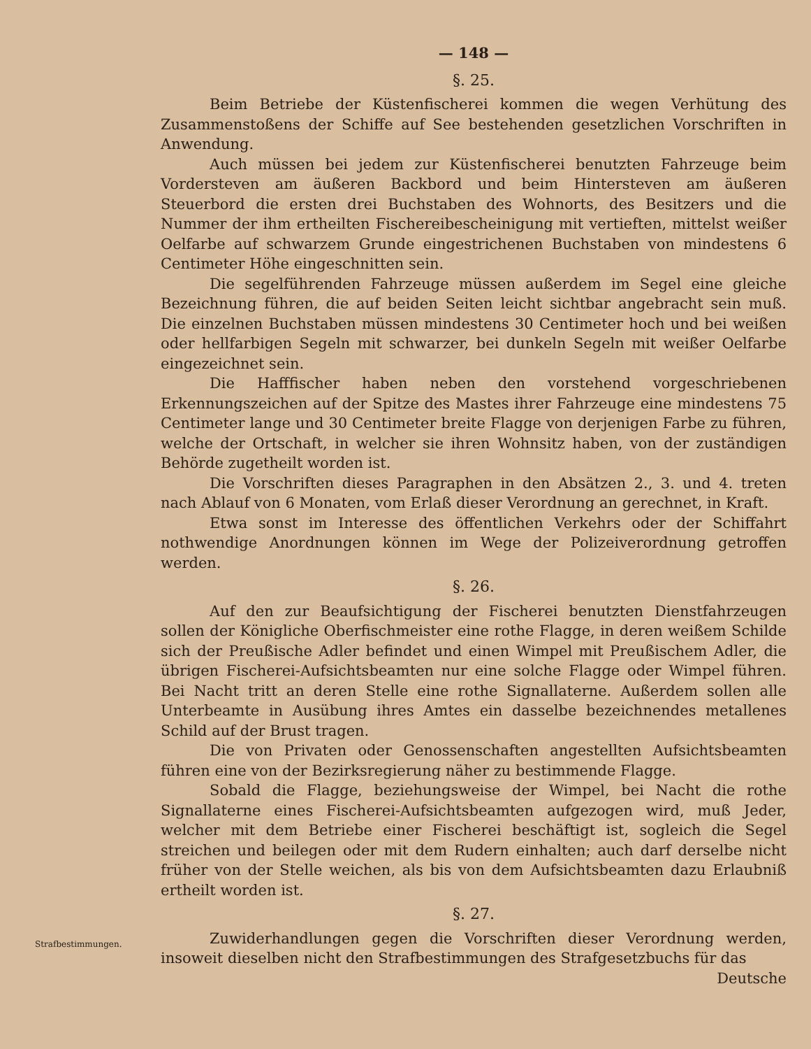— 148 —
§. 25.
Beim Betriebe der Küstenfischerei kommen die wegen Verhütung des Zusammenstoßens der Schiffe auf See bestehenden gesetzlichen Vorschriften in Anwendung.
Auch müssen bei jedem zur Küstenfischerei benutzten Fahrzeuge beim Vordersteven am äußeren Backbord und beim Hintersteven am äußeren Steuerbord die ersten drei Buchstaben des Wohnorts, des Besitzers und die Nummer der ihm ertheilten Fischereibescheinigung mit vertieften, mittelst weißer Oelfarbe auf schwarzem Grunde eingestrichenen Buchstaben von mindestens 6 Centimeter Höhe eingeschnitten sein.
Die segelführenden Fahrzeuge müssen außerdem im Segel eine gleiche Bezeichnung führen, die auf beiden Seiten leicht sichtbar angebracht sein muß. Die einzelnen Buchstaben müssen mindestens 30 Centimeter hoch und bei weißen oder hellfarbigen Segeln mit schwarzer, bei dunkeln Segeln mit weißer Oelfarbe eingezeichnet sein.
Die Hafffischer haben neben den vorstehend vorgeschriebenen Erkennungszeichen auf der Spitze des Mastes ihrer Fahrzeuge eine mindestens 75 Centimeter lange und 30 Centimeter breite Flagge von derjenigen Farbe zu führen, welche der Ortschaft, in welcher sie ihren Wohnsitz haben, von der zuständigen Behörde zugetheilt worden ist.
Die Vorschriften dieses Paragraphen in den Absätzen 2., 3. und 4. treten nach Ablauf von 6 Monaten, vom Erlaß dieser Verordnung an gerechnet, in Kraft.
Etwa sonst im Interesse des öffentlichen Verkehrs oder der Schiffahrt nothwendige Anordnungen können im Wege der Polizeiverordnung getroffen werden.
§. 26.
Auf den zur Beaufsichtigung der Fischerei benutzten Dienstfahrzeugen sollen der Königliche Oberfischmeister eine rothe Flagge, in deren weißem Schilde sich der Preußische Adler befindet und einen Wimpel mit Preußischem Adler, die übrigen Fischerei-Aufsichtsbeamten nur eine solche Flagge oder Wimpel führen. Bei Nacht tritt an deren Stelle eine rothe Signallaterne. Außerdem sollen alle Unterbeamte in Ausübung ihres Amtes ein dasselbe bezeichnendes metallenes Schild auf der Brust tragen.
Die von Privaten oder Genossenschaften angestellten Aufsichtsbeamten führen eine von der Bezirksregierung näher zu bestimmende Flagge.
Sobald die Flagge, beziehungsweise der Wimpel, bei Nacht die rothe Signallaterne eines Fischerei-Aufsichtsbeamten aufgezogen wird, muß Jeder, welcher mit dem Betriebe einer Fischerei beschäftigt ist, sogleich die Segel streichen und beilegen oder mit dem Rudern einhalten; auch darf derselbe nicht früher von der Stelle weichen, als bis von dem Aufsichtsbeamten dazu Erlaubniß ertheilt worden ist.
§. 27.
Strafbestimmungen.
Zuwiderhandlungen gegen die Vorschriften dieser Verordnung werden, insoweit dieselben nicht den Strafbestimmungen des Strafgesetzbuchs für das
Deutsche